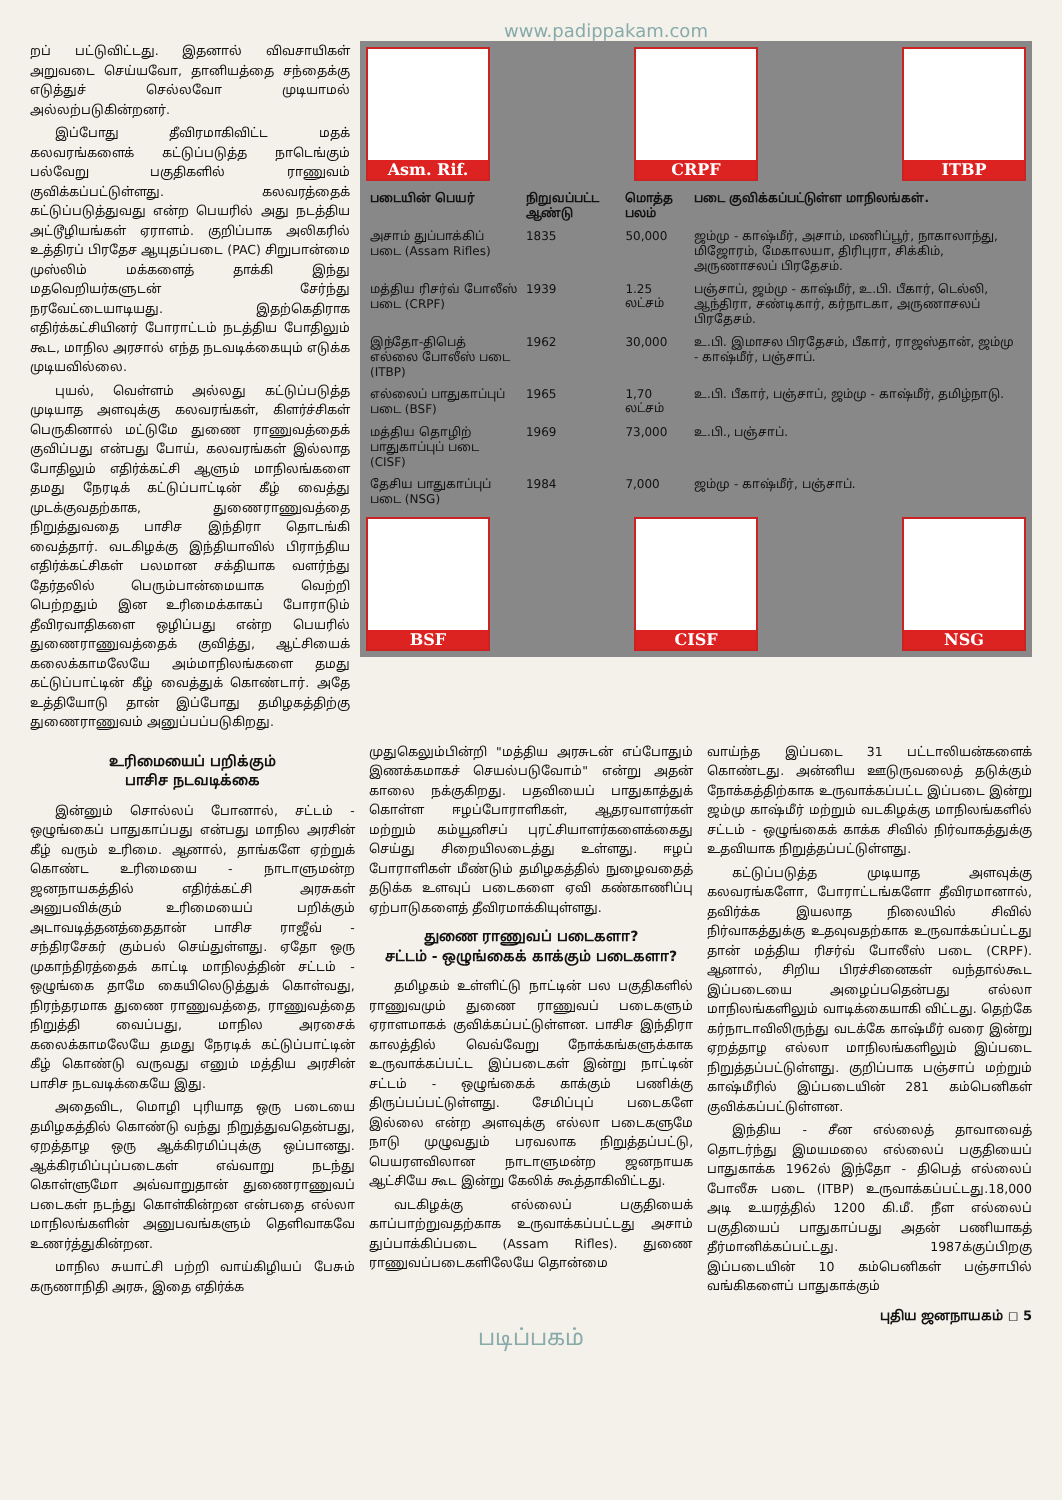www.padippakam.com
றப் பட்டுவிட்டது. இதனால் விவசாயிகள் அறுவடை செய்யவோ, தானியத்தை சந்தைக்கு எடுத்துச் செல்லவோ முடியாமல் அல்லற்படுகின்றனர்.
இப்போது தீவிரமாகிவிட்ட மதக் கலவரங்களைக் கட்டுப்படுத்த நாடெங்கும் பல்வேறு பகுதிகளில் ராணுவம் குவிக்கப்பட்டுள்ளது. கலவரத்தைக் கட்டுப்படுத்துவது என்ற பெயரில் அது நடத்திய அட்டூழியங்கள் ஏராளம். குறிப்பாக அலிகரில் உத்திரப் பிரதேச ஆயுதப்படை (PAC) சிறுபான்மை முஸ்லிம் மக்களைத் தாக்கி இந்து மதவெறியர்களுடன் சேர்ந்து நரவேட்டையாடியது. இதற்கெதிராக எதிர்க்கட்சியினர் போராட்டம் நடத்திய போதிலும் கூட, மாநில அரசால் எந்த நடவடிக்கையும் எடுக்க முடியவில்லை.
புயல், வெள்ளம் அல்லது கட்டுப்படுத்த முடியாத அளவுக்கு கலவரங்கள், கிளர்ச்சிகள் பெருகினால் மட்டுமே துணை ராணுவத்தைக் குவிப்பது என்பது போய், கலவரங்கள் இல்லாத போதிலும் எதிர்க்கட்சி ஆளும் மாநிலங்களை தமது நேரடிக் கட்டுப்பாட்டின் கீழ் வைத்து முடக்குவதற்காக, துணைராணுவத்தை நிறுத்துவதை பாசிச இந்திரா தொடங்கி வைத்தார். வடகிழக்கு இந்தியாவில் பிராந்திய எதிர்க்கட்சிகள் பலமான சக்தியாக வளர்ந்து தேர்தலில் பெரும்பான்மையாக வெற்றி பெற்றதும் இன உரிமைக்காகப் போராடும் தீவிரவாதிகளை ஒழிப்பது என்ற பெயரில் துணைராணுவத்தைக் குவித்து, ஆட்சியைக் கலைக்காமலேயே அம்மாநிலங்களை தமது கட்டுப்பாட்டின் கீழ் வைத்துக் கொண்டார். அதே உத்தியோடு தான் இப்போது தமிழகத்திற்கு துணைராணுவம் அனுப்பப்படுகிறது.
Asm. Rif. CRPF ITBP
| படையின் பெயர் | நிறுவப்பட்ட ஆண்டு | மொத்த பலம் | படை குவிக்கப்பட்டுள்ள மாநிலங்கள். |
| --- | --- | --- | --- |
| அசாம் துப்பாக்கிப் படை (Assam Rifles) | 1835 | 50,000 | ஜம்மு - காஷ்மீர், அசாம், மணிப்பூர், நாகாலாந்து, மிஜோரம், மேகாலயா, திரிபுரா, சிக்கிம், அருணாசலப் பிரதேசம். |
| மத்திய ரிசர்வ் போலீஸ் படை (CRPF) | 1939 | 1.25 லட்சம் | பஞ்சாப், ஜம்மு - காஷ்மீர், உ.பி. பீகார், டெல்லி, ஆந்திரா, சண்டிகார், கர்நாடகா, அருணாசலப் பிரதேசம். |
| இந்தோ-திபெத் எல்லை போலீஸ் படை (ITBP) | 1962 | 30,000 | உ.பி. இமாசல பிரதேசம், பீகார், ராஜஸ்தான், ஜம்மு - காஷ்மீர், பஞ்சாப். |
| எல்லைப் பாதுகாப்புப் படை (BSF) | 1965 | 1,70 லட்சம் | உ.பி. பீகார், பஞ்சாப், ஜம்மு - காஷ்மீர், தமிழ்நாடு. |
| மத்திய தொழிற் பாதுகாப்புப் படை (CISF) | 1969 | 73,000 | உ.பி., பஞ்சாப். |
| தேசிய பாதுகாப்புப் படை (NSG) | 1984 | 7,000 | ஜம்மு - காஷ்மீர், பஞ்சாப். |
BSF CISF NSG
உரிமையைப் பறிக்கும்
பாசிச நடவடிக்கை
இன்னும் சொல்லப் போனால், சட்டம் - ஒழுங்கைப் பாதுகாப்பது என்பது மாநில அரசின் கீழ் வரும் உரிமை. ஆனால், தாங்களே ஏற்றுக் கொண்ட உரிமையை - நாடாளுமன்ற ஜனநாயகத்தில் எதிர்க்கட்சி அரசுகள் அனுபவிக்கும் உரிமையைப் பறிக்கும் அடாவடித்தனத்தைதான் பாசிச ராஜீவ் - சந்திரசேகர் கும்பல் செய்துள்ளது. ஏதோ ஒரு முகாந்திரத்தைக் காட்டி மாநிலத்தின் சட்டம் - ஒழுங்கை தாமே கையிலெடுத்துக் கொள்வது, நிரந்தரமாக துணை ராணுவத்தை, ராணுவத்தை நிறுத்தி வைப்பது, மாநில அரசைக் கலைக்காமலேயே தமது நேரடிக் கட்டுப்பாட்டின் கீழ் கொண்டு வருவது எனும் மத்திய அரசின் பாசிச நடவடிக்கையே இது.
அதைவிட, மொழி புரியாத ஒரு படையை தமிழகத்தில் கொண்டு வந்து நிறுத்துவதென்பது, ஏறத்தாழ ஒரு ஆக்கிரமிப்புக்கு ஒப்பானது. ஆக்கிரமிப்புப்படைகள் எவ்வாறு நடந்து கொள்ளுமோ அவ்வாறுதான் துணைராணுவப் படைகள் நடந்து கொள்கின்றன என்பதை எல்லா மாநிலங்களின் அனுபவங்களும் தெளிவாகவே உணர்த்துகின்றன.
மாநில சுயாட்சி பற்றி வாய்கிழியப் பேசும் கருணாநிதி அரசு, இதை எதிர்க்க
முதுகெலும்பின்றி "மத்திய அரசுடன் எப்போதும் இணக்கமாகச் செயல்படுவோம்" என்று அதன் காலை நக்குகிறது. பதவியைப் பாதுகாத்துக் கொள்ள ஈழப்போராளிகள், ஆதரவாளர்கள் மற்றும் கம்யூனிசப் புரட்சியாளர்களைக்கைது செய்து சிறையிலடைத்து உள்ளது. ஈழப் போராளிகள் மீண்டும் தமிழகத்தில் நுழைவதைத் தடுக்க உளவுப் படைகளை ஏவி கண்காணிப்பு ஏற்பாடுகளைத் தீவிரமாக்கியுள்ளது.
துணை ராணுவப் படைகளா?
சட்டம் - ஒழுங்கைக் காக்கும் படைகளா?
தமிழகம் உள்ளிட்டு நாட்டின் பல பகுதிகளில் ராணுவமும் துணை ராணுவப் படைகளும் ஏராளமாகக் குவிக்கப்பட்டுள்ளன. பாசிச இந்திரா காலத்தில் வெவ்வேறு நோக்கங்களுக்காக உருவாக்கப்பட்ட இப்படைகள் இன்று நாட்டின் சட்டம் - ஒழுங்கைக் காக்கும் பணிக்கு திருப்பப்பட்டுள்ளது. சேமிப்புப் படைகளே இல்லை என்ற அளவுக்கு எல்லா படைகளுமே நாடு முழுவதும் பரவலாக நிறுத்தப்பட்டு, பெயரளவிலான நாடாளுமன்ற ஜனநாயக ஆட்சியே கூட இன்று கேலிக் கூத்தாகிவிட்டது.
வடகிழக்கு எல்லைப் பகுதியைக் காப்பாற்றுவதற்காக உருவாக்கப்பட்டது அசாம் துப்பாக்கிப்படை (Assam Rifles). துணை ராணுவப்படைகளிலேயே தொன்மை
வாய்ந்த இப்படை 31 பட்டாலியன்களைக் கொண்டது. அன்னிய ஊடுருவலைத் தடுக்கும் நோக்கத்திற்காக உருவாக்கப்பட்ட இப்படை இன்று ஜம்மு காஷ்மீர் மற்றும் வடகிழக்கு மாநிலங்களில் சட்டம் - ஒழுங்கைக் காக்க சிவில் நிர்வாகத்துக்கு உதவியாக நிறுத்தப்பட்டுள்ளது.
கட்டுப்படுத்த முடியாத அளவுக்கு கலவரங்களோ, போராட்டங்களோ தீவிரமானால், தவிர்க்க இயலாத நிலையில் சிவில் நிர்வாகத்துக்கு உதவுவதற்காக உருவாக்கப்பட்டது தான் மத்திய ரிசர்வ் போலீஸ் படை (CRPF). ஆனால், சிறிய பிரச்சினைகள் வந்தால்கூட இப்படையை அழைப்பதென்பது எல்லா மாநிலங்களிலும் வாடிக்கையாகி விட்டது. தெற்கே கர்நாடாவிலிருந்து வடக்கே காஷ்மீர் வரை இன்று ஏறத்தாழ எல்லா மாநிலங்களிலும் இப்படை நிறுத்தப்பட்டுள்ளது. குறிப்பாக பஞ்சாப் மற்றும் காஷ்மீரில் இப்படையின் 281 கம்பெனிகள் குவிக்கப்பட்டுள்ளன.
இந்திய - சீன எல்லைத் தாவாவைத் தொடர்ந்து இமயமலை எல்லைப் பகுதியைப் பாதுகாக்க 1962ல் இந்தோ - திபெத் எல்லைப் போலீசு படை (ITBP) உருவாக்கப்பட்டது.18,000 அடி உயரத்தில் 1200 கி.மீ. நீள எல்லைப் பகுதியைப் பாதுகாப்பது அதன் பணியாகத் தீர்மானிக்கப்பட்டது. 1987க்குப்பிறகு இப்படையின் 10 கம்பெனிகள் பஞ்சாபில் வங்கிகளைப் பாதுகாக்கும்
புதிய ஜனநாயகம் ◻ 5
படிப்பகம்